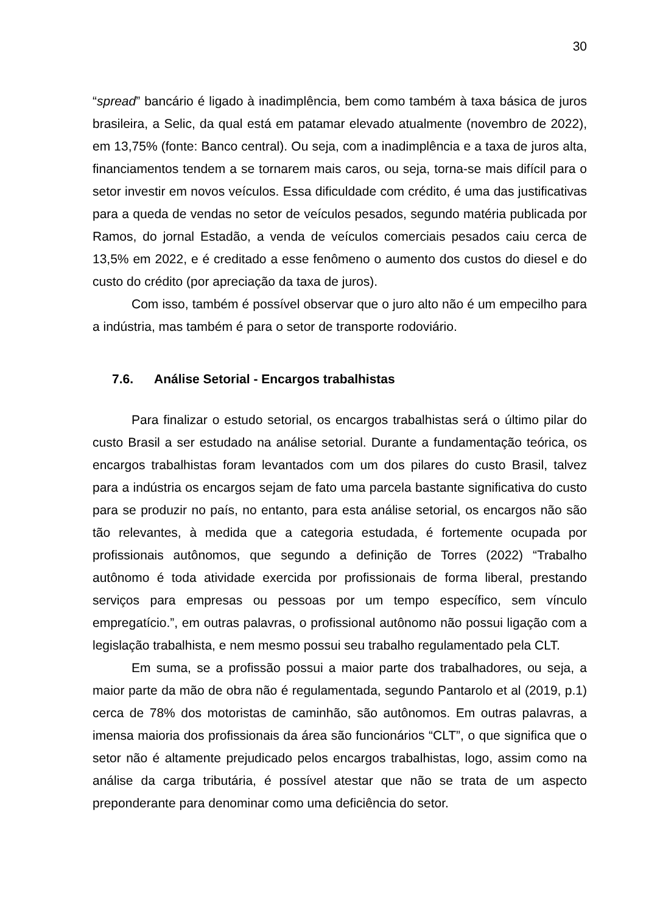30
“spread” bancário é ligado à inadimplência, bem como também à taxa básica de juros brasileira, a Selic, da qual está em patamar elevado atualmente (novembro de 2022), em 13,75% (fonte: Banco central). Ou seja, com a inadimplência e a taxa de juros alta, financiamentos tendem a se tornarem mais caros, ou seja, torna-se mais difícil para o setor investir em novos veículos. Essa dificuldade com crédito, é uma das justificativas para a queda de vendas no setor de veículos pesados, segundo matéria publicada por Ramos, do jornal Estadão, a venda de veículos comerciais pesados caiu cerca de 13,5% em 2022, e é creditado a esse fenômeno o aumento dos custos do diesel e do custo do crédito (por apreciação da taxa de juros).
Com isso, também é possível observar que o juro alto não é um empecilho para a indústria, mas também é para o setor de transporte rodoviário.
7.6. Análise Setorial - Encargos trabalhistas
Para finalizar o estudo setorial, os encargos trabalhistas será o último pilar do custo Brasil a ser estudado na análise setorial. Durante a fundamentação teórica, os encargos trabalhistas foram levantados com um dos pilares do custo Brasil, talvez para a indústria os encargos sejam de fato uma parcela bastante significativa do custo para se produzir no país, no entanto, para esta análise setorial, os encargos não são tão relevantes, à medida que a categoria estudada, é fortemente ocupada por profissionais autônomos, que segundo a definição de Torres (2022) “Trabalho autônomo é toda atividade exercida por profissionais de forma liberal, prestando serviços para empresas ou pessoas por um tempo específico, sem vínculo empregatício.”, em outras palavras, o profissional autônomo não possui ligação com a legislação trabalhista, e nem mesmo possui seu trabalho regulamentado pela CLT.
Em suma, se a profissão possui a maior parte dos trabalhadores, ou seja, a maior parte da mão de obra não é regulamentada, segundo Pantarolo et al (2019, p.1) cerca de 78% dos motoristas de caminhão, são autônomos. Em outras palavras, a imensa maioria dos profissionais da área são funcionários “CLT”, o que significa que o setor não é altamente prejudicado pelos encargos trabalhistas, logo, assim como na análise da carga tributária, é possível atestar que não se trata de um aspecto preponderante para denominar como uma deficiência do setor.